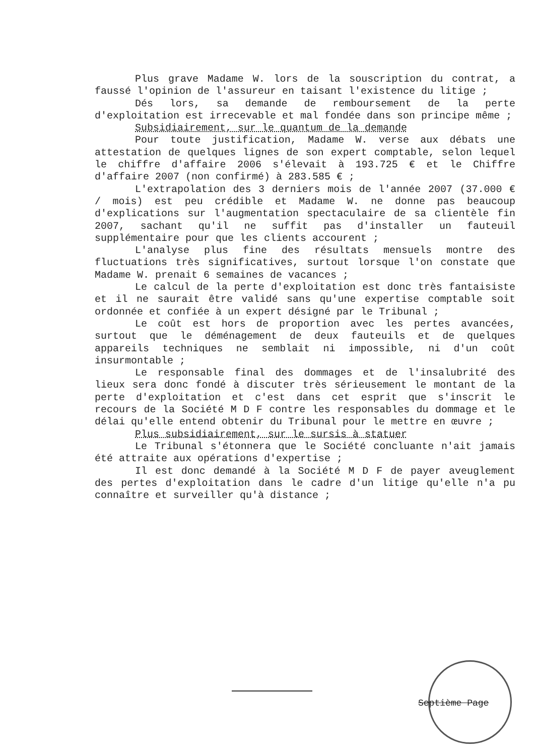Plus grave Madame W. lors de la souscription du contrat, a faussé l'opinion de l'assureur en taisant l'existence du litige ;
Dés lors, sa demande de remboursement de la perte d'exploitation est irrecevable et mal fondée dans son principe même ;
Subsidiairement, sur le quantum de la demande
Pour toute justification, Madame W. verse aux débats une attestation de quelques lignes de son expert comptable, selon lequel le chiffre d'affaire 2006 s'élevait à 193.725 € et le Chiffre d'affaire 2007 (non confirmé) à 283.585 € ;
L'extrapolation des 3 derniers mois de l'année 2007 (37.000 € / mois) est peu crédible et Madame W. ne donne pas beaucoup d'explications sur l'augmentation spectaculaire de sa clientèle fin 2007, sachant qu'il ne suffit pas d'installer un fauteuil supplémentaire pour que les clients accourent ;
L'analyse plus fine des résultats mensuels montre des fluctuations très significatives, surtout lorsque l'on constate que Madame W. prenait 6 semaines de vacances ;
Le calcul de la perte d'exploitation est donc très fantaisiste et il ne saurait être validé sans qu'une expertise comptable soit ordonnée et confiée à un expert désigné par le Tribunal ;
Le coût est hors de proportion avec les pertes avancées, surtout que le déménagement de deux fauteuils et de quelques appareils techniques ne semblait ni impossible, ni d'un coût insurmontable ;
Le responsable final des dommages et de l'insalubrité des lieux sera donc fondé à discuter très sérieusement le montant de la perte d'exploitation et c'est dans cet esprit que s'inscrit le recours de la Société M D F contre les responsables du dommage et le délai qu'elle entend obtenir du Tribunal pour le mettre en œuvre ;
Plus subsidiairement, sur le sursis à statuer
Le Tribunal s'étonnera que le Société concluante n'ait jamais été attraite aux opérations d'expertise ;
Il est donc demandé à la Société M D F de payer aveuglement des pertes d'exploitation dans le cadre d'un litige qu'elle n'a pu connaître et surveiller qu'à distance ;
Septième Page